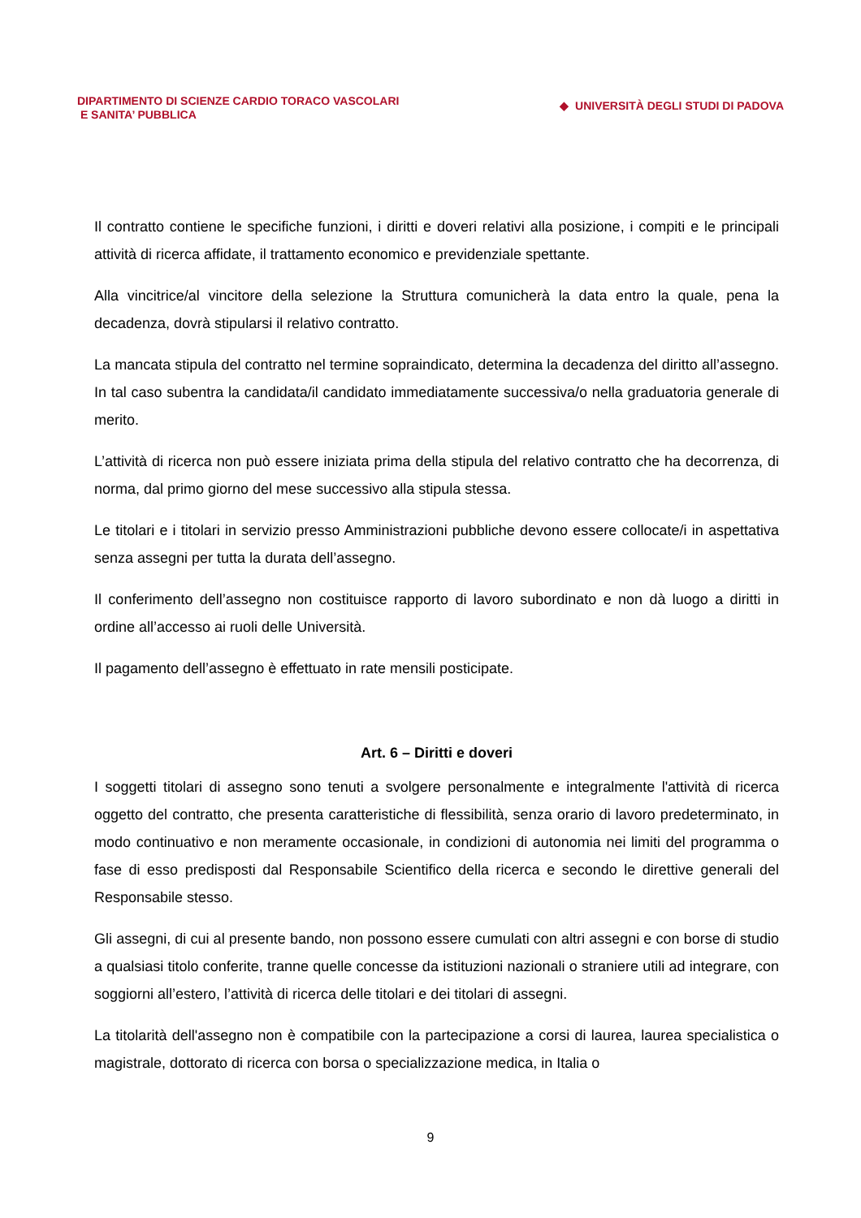DIPARTIMENTO DI SCIENZE CARDIO TORACO VASCOLARI
E SANITA’ PUBBLICA
◆ UNIVERSITÀ DEGLI STUDI DI PADOVA
Il contratto contiene le specifiche funzioni, i diritti e doveri relativi alla posizione, i compiti e le principali attività di ricerca affidate, il trattamento economico e previdenziale spettante.
Alla vincitrice/al vincitore della selezione la Struttura comunicherà la data entro la quale, pena la decadenza, dovrà stipularsi il relativo contratto.
La mancata stipula del contratto nel termine sopraindicato, determina la decadenza del diritto all’assegno. In tal caso subentra la candidata/il candidato immediatamente successiva/o nella graduatoria generale di merito.
L’attività di ricerca non può essere iniziata prima della stipula del relativo contratto che ha decorrenza, di norma, dal primo giorno del mese successivo alla stipula stessa.
Le titolari e i titolari in servizio presso Amministrazioni pubbliche devono essere collocate/i in aspettativa senza assegni per tutta la durata dell’assegno.
Il conferimento dell’assegno non costituisce rapporto di lavoro subordinato e non dà luogo a diritti in ordine all’accesso ai ruoli delle Università.
Il pagamento dell’assegno è effettuato in rate mensili posticipate.
Art. 6 – Diritti e doveri
I soggetti titolari di assegno sono tenuti a svolgere personalmente e integralmente l'attività di ricerca oggetto del contratto, che presenta caratteristiche di flessibilità, senza orario di lavoro predeterminato, in modo continuativo e non meramente occasionale, in condizioni di autonomia nei limiti del programma o fase di esso predisposti dal Responsabile Scientifico della ricerca e secondo le direttive generali del Responsabile stesso.
Gli assegni, di cui al presente bando, non possono essere cumulati con altri assegni e con borse di studio a qualsiasi titolo conferite, tranne quelle concesse da istituzioni nazionali o straniere utili ad integrare, con soggiorni all’estero, l’attività di ricerca delle titolari e dei titolari di assegni.
La titolarità dell'assegno non è compatibile con la partecipazione a corsi di laurea, laurea specialistica o magistrale, dottorato di ricerca con borsa o specializzazione medica, in Italia o
9